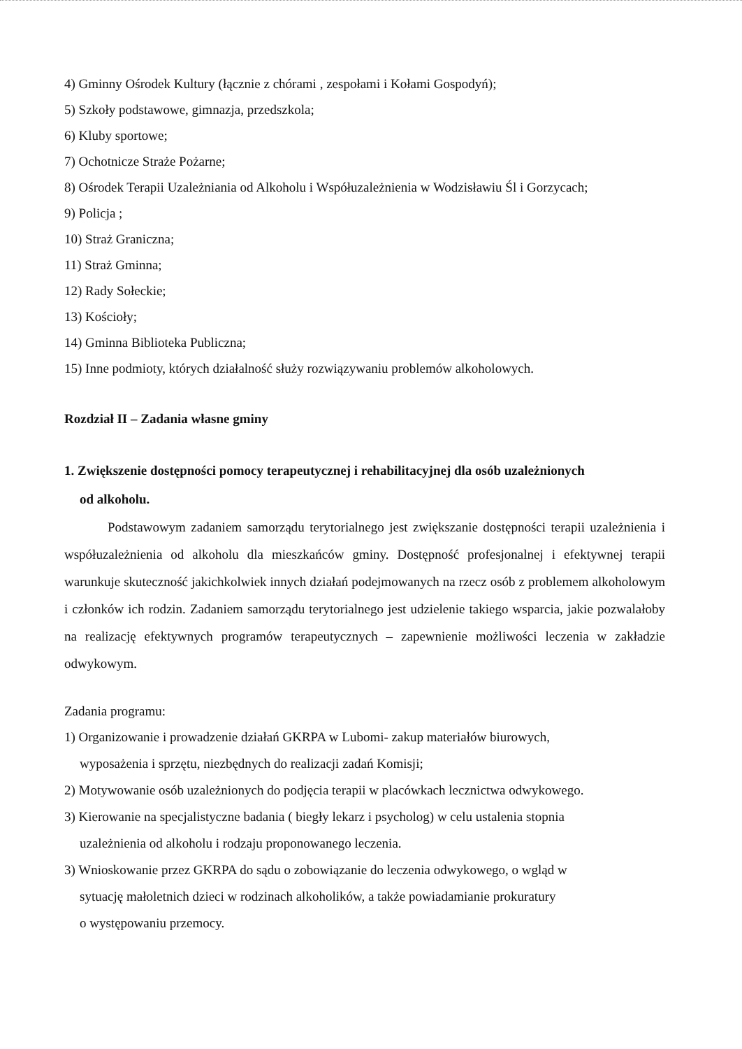4) Gminny Ośrodek Kultury (łącznie z chórami , zespołami i Kołami Gospodyń);
5) Szkoły podstawowe, gimnazja, przedszkola;
6) Kluby sportowe;
7) Ochotnicze Straże Pożarne;
8) Ośrodek Terapii Uzależniania od Alkoholu i Współuzależnienia w Wodzisławiu Śl i Gorzycach;
9) Policja ;
10) Straż Graniczna;
11) Straż Gminna;
12) Rady Sołeckie;
13) Kościoły;
14) Gminna Biblioteka Publiczna;
15) Inne podmioty, których działalność służy rozwiązywaniu problemów alkoholowych.
Rozdział II – Zadania własne gminy
1. Zwiększenie dostępności pomocy terapeutycznej i rehabilitacyjnej dla osób uzależnionych
od alkoholu.
Podstawowym zadaniem samorządu terytorialnego jest zwiększanie dostępności terapii uzależnienia i współuzależnienia od alkoholu dla mieszkańców gminy. Dostępność profesjonalnej i efektywnej terapii warunkuje skuteczność jakichkolwiek innych działań podejmowanych na rzecz osób z problemem alkoholowym i członków ich rodzin. Zadaniem samorządu terytorialnego jest udzielenie takiego wsparcia, jakie pozwalałoby na realizację efektywnych programów terapeutycznych – zapewnienie możliwości leczenia w zakładzie odwykowym.
Zadania programu:
1) Organizowanie i prowadzenie działań GKRPA w Lubomi- zakup materiałów biurowych,
wyposażenia i sprzętu, niezbędnych do realizacji zadań Komisji;
2) Motywowanie osób uzależnionych do podjęcia terapii w placówkach lecznictwa odwykowego.
3) Kierowanie na specjalistyczne badania ( biegły lekarz i psycholog) w celu ustalenia stopnia
uzależnienia od alkoholu i rodzaju proponowanego leczenia.
3) Wnioskowanie przez GKRPA do sądu o zobowiązanie do leczenia odwykowego, o wgląd w
sytuację małoletnich dzieci w rodzinach alkoholików, a także powiadamianie prokuratury
o występowaniu przemocy.